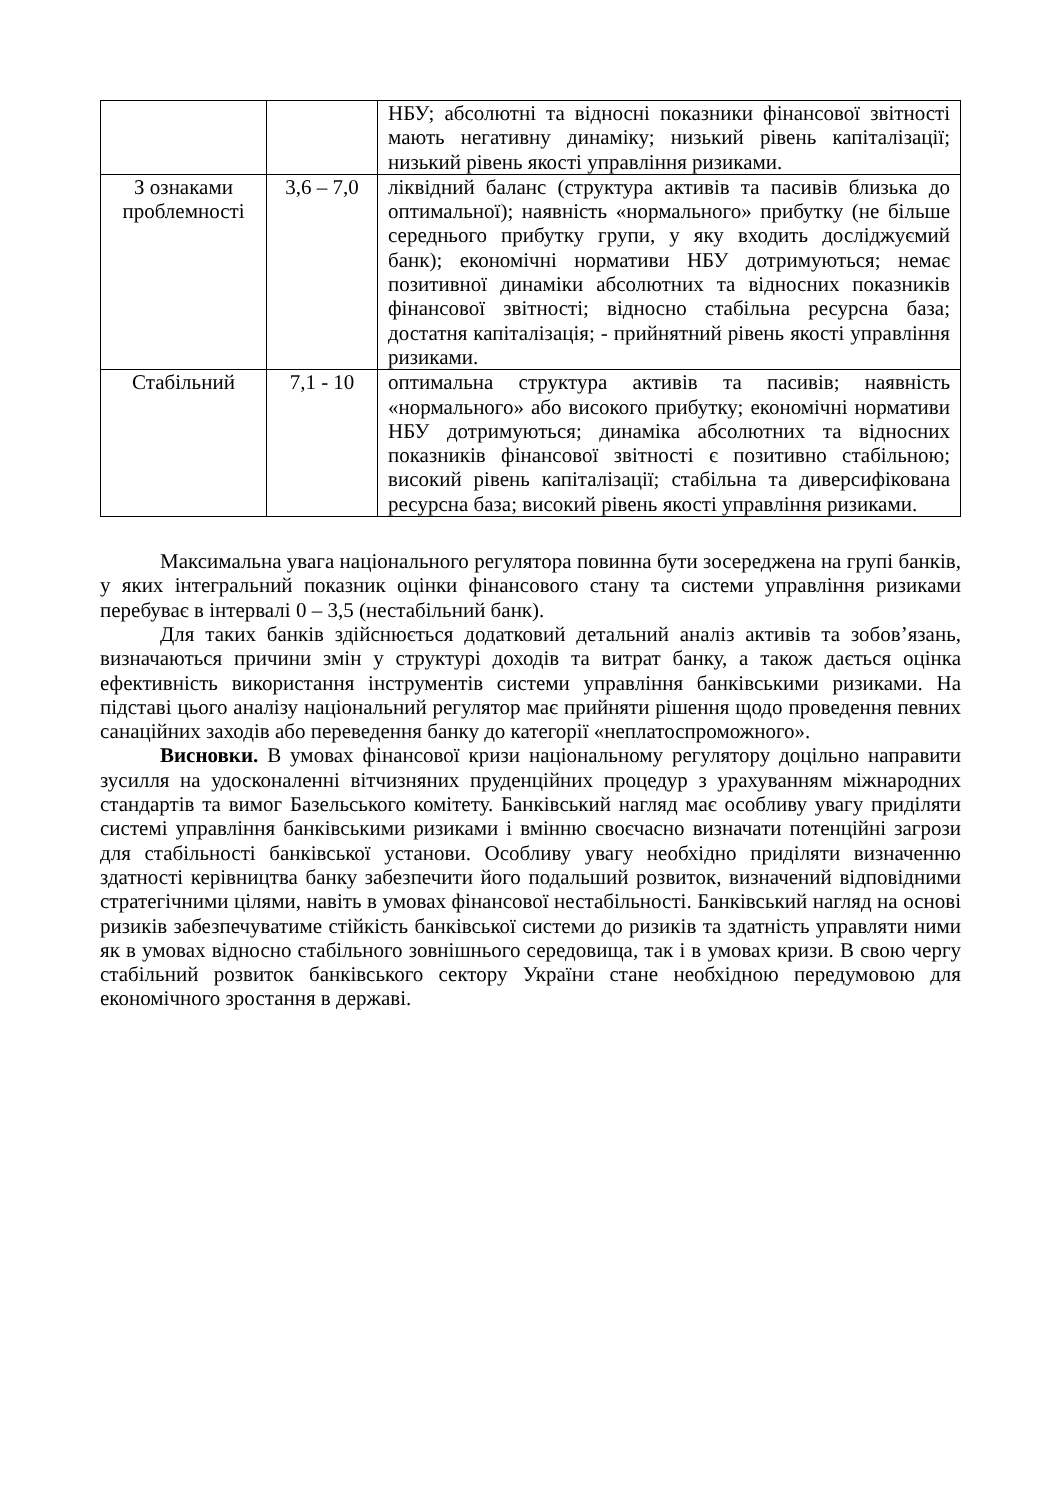| | | НБУ; абсолютні та відносні показники фінансової звітності мають негативну динаміку; низький рівень капіталізації; низький рівень якості управління ризиками. |
| З ознаками проблемності | 3,6 – 7,0 | ліквідний баланс (структура активів та пасивів близька до оптимальної); наявність «нормального» прибутку (не більше середнього прибутку групи, у яку входить досліджуємий банк); економічні нормативи НБУ дотримуються; немає позитивної динаміки абсолютних та відносних показників фінансової звітності; відносно стабільна ресурсна база; достатня капіталізація; - прийнятний рівень якості управління ризиками. |
| Стабільний | 7,1 - 10 | оптимальна структура активів та пасивів; наявність «нормального» або високого прибутку; економічні нормативи НБУ дотримуються; динаміка абсолютних та відносних показників фінансової звітності є позитивно стабільною; високий рівень капіталізації; стабільна та диверсифікована ресурсна база; високий рівень якості управління ризиками. |
Максимальна увага національного регулятора повинна бути зосереджена на групі банків, у яких інтегральний показник оцінки фінансового стану та системи управління ризиками перебуває в інтервалі 0 – 3,5 (нестабільний банк).
Для таких банків здійснюється додатковий детальний аналіз активів та зобов’язань, визначаються причини змін у структурі доходів та витрат банку, а також дається оцінка ефективність використання інструментів системи управління банківськими ризиками. На підставі цього аналізу національний регулятор має прийняти рішення щодо проведення певних санаційних заходів або переведення банку до категорії «неплатоспроможного».
Висновки. В умовах фінансової кризи національному регулятору доцільно направити зусилля на удосконаленні вітчизняних пруденційних процедур з урахуванням міжнародних стандартів та вимог Базельського комітету. Банківський нагляд має особливу увагу приділяти системі управління банківськими ризиками і вмінню своєчасно визначати потенційні загрози для стабільності банківської установи. Особливу увагу необхідно приділяти визначенню здатності керівництва банку забезпечити його подальший розвиток, визначений відповідними стратегічними цілями, навіть в умовах фінансової нестабільності. Банківський нагляд на основі ризиків забезпечуватиме стійкість банківської системи до ризиків та здатність управляти ними як в умовах відносно стабільного зовнішнього середовища, так і в умовах кризи. В свою чергу стабільний розвиток банківського сектору України стане необхідною передумовою для економічного зростання в державі.